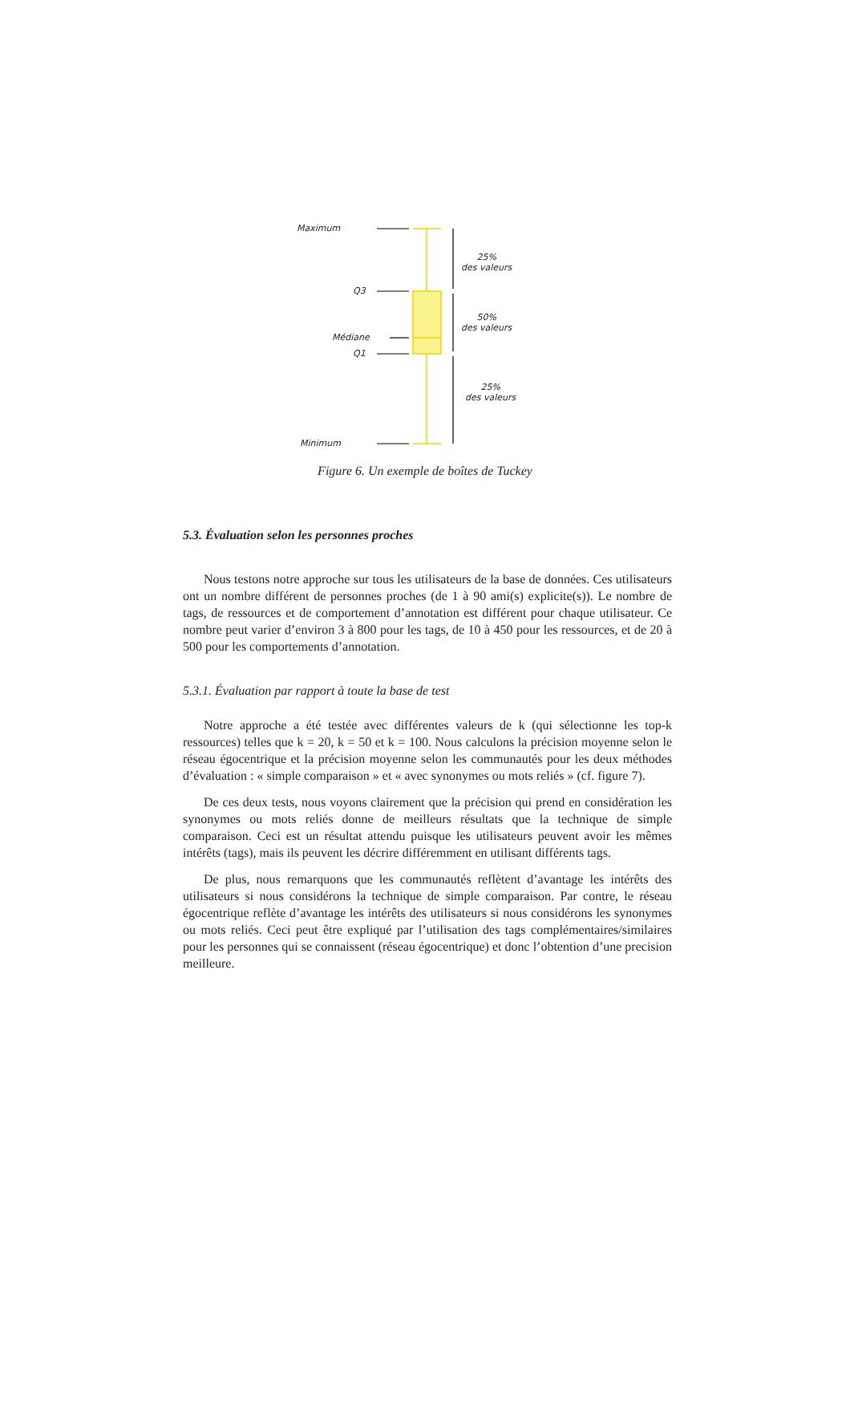Maximum
Q3
Médiane
Q1
Minimum
25%
des valeurs
50%
des valeurs
25%
des valeurs
Figure 6. Un exemple de boîtes de Tuckey
5.3. Évaluation selon les personnes proches
Nous testons notre approche sur tous les utilisateurs de la base de données. Ces utilisateurs ont un nombre différent de personnes proches (de 1 à 90 ami(s) explicite(s)). Le nombre de tags, de ressources et de comportement d’annotation est différent pour chaque utilisateur. Ce nombre peut varier d’environ 3 à 800 pour les tags, de 10 à 450 pour les ressources, et de 20 à 500 pour les comportements d’annotation.
5.3.1. Évaluation par rapport à toute la base de test
Notre approche a été testée avec différentes valeurs de k (qui sélectionne les top-k ressources) telles que k = 20, k = 50 et k = 100. Nous calculons la précision moyenne selon le réseau égocentrique et la précision moyenne selon les communautés pour les deux méthodes d’évaluation : « simple comparaison » et « avec synonymes ou mots reliés » (cf. figure 7).
De ces deux tests, nous voyons clairement que la précision qui prend en considération les synonymes ou mots reliés donne de meilleurs résultats que la technique de simple comparaison. Ceci est un résultat attendu puisque les utilisateurs peuvent avoir les mêmes intérêts (tags), mais ils peuvent les décrire différemment en utilisant différents tags.
De plus, nous remarquons que les communautés reflètent d’avantage les intérêts des utilisateurs si nous considérons la technique de simple comparaison. Par contre, le réseau égocentrique reflète d’avantage les intérêts des utilisateurs si nous considérons les synonymes ou mots reliés. Ceci peut être expliqué par l’utilisation des tags complémentaires/similaires pour les personnes qui se connaissent (réseau égocentrique) et donc l’obtention d’une precision meilleure.